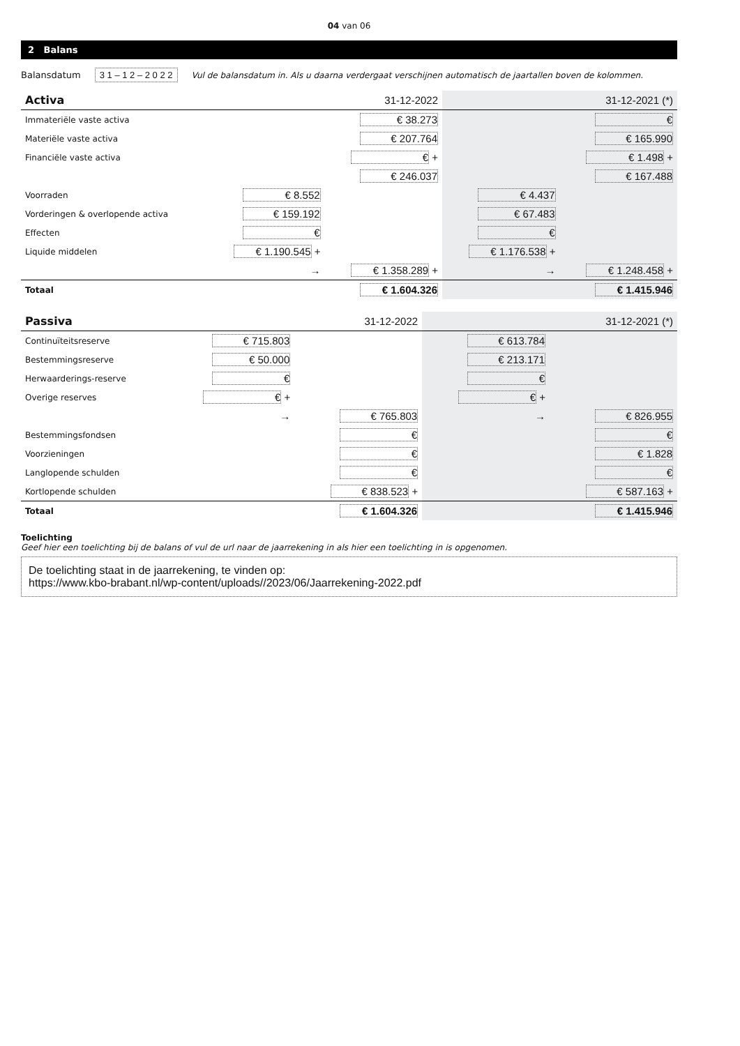04 van 06
2 Balans
Balansdatum 3 1 – 1 2 – 2 0 2 2 Vul de balansdatum in. Als u daarna verdergaat verschijnen automatisch de jaartallen boven de kolommen.
| Activa | 31-12-2022 | | 31-12-2021 (*) | |
| --- | --- | --- | --- | --- |
| Immateriële vaste activa | | € 38.273 | | € |
| Materiële vaste activa | | € 207.764 | | € 165.990 |
| Financiële vaste activa | | € + | | € 1.498 + |
| | | € 246.037 | | € 167.488 |
| Voorraden | € 8.552 | | € 4.437 | |
| Vorderingen & overlopende activa | € 159.192 | | € 67.483 | |
| Effecten | € | | € | |
| Liquide middelen | € 1.190.545 + | | € 1.176.538 + | |
| | → | € 1.358.289 + | → | € 1.248.458 + |
| Totaal | | € 1.604.326 | | € 1.415.946 |
| Passiva | 31-12-2022 | | 31-12-2021 (*) | |
| --- | --- | --- | --- | --- |
| Continuïteitsreserve | € 715.803 | | € 613.784 | |
| Bestemmingsreserve | € 50.000 | | € 213.171 | |
| Herwaarderings-reserve | € | | € | |
| Overige reserves | € + | | € + | |
| | → | € 765.803 | → | € 826.955 |
| Bestemmingsfondsen | | € | | € |
| Voorzieningen | | € | | € 1.828 |
| Langlopende schulden | | € | | € |
| Kortlopende schulden | | € 838.523 + | | € 587.163 + |
| Totaal | | € 1.604.326 | | € 1.415.946 |
Toelichting
Geef hier een toelichting bij de balans of vul de url naar de jaarrekening in als hier een toelichting in is opgenomen.
De toelichting staat in de jaarrekening, te vinden op:
https://www.kbo-brabant.nl/wp-content/uploads//2023/06/Jaarrekening-2022.pdf